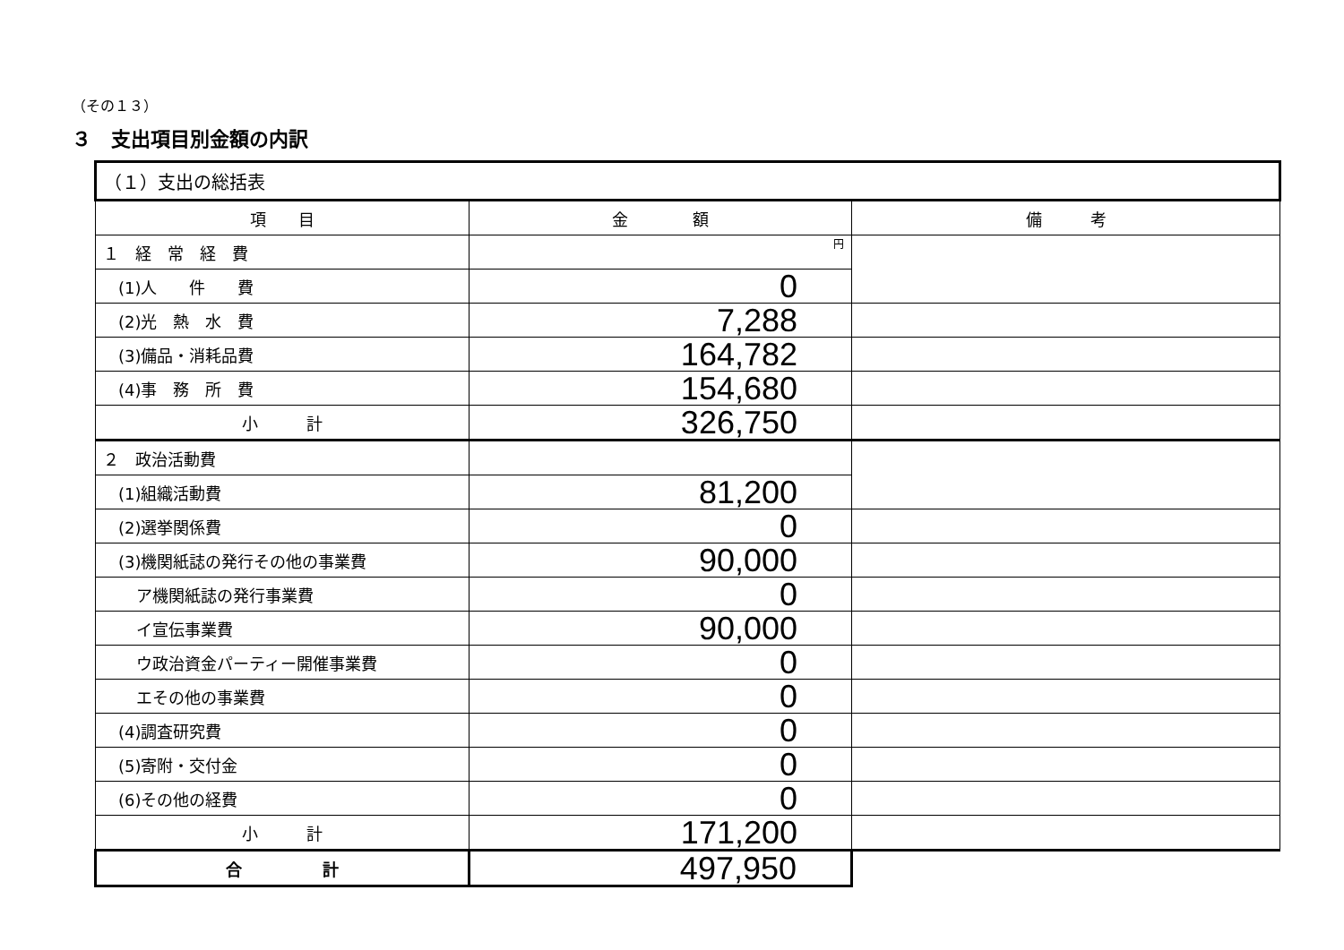（その１３）
３　支出項目別金額の内訳
| （１）支出の総括表 | | |
| --- | --- | --- |
| 項 目 | 金 額 | 備 考 |
| １ 経 常 経 費 | 円 | |
| (1)人 件 費 | 0 | |
| (2)光 熱 水 費 | 7,288 | |
| (3)備品・消耗品費 | 164,782 | |
| (4)事 務 所 費 | 154,680 | |
| 小 計 | 326,750 | |
| ２ 政治活動費 | | |
| (1)組織活動費 | 81,200 | |
| (2)選挙関係費 | 0 | |
| (3)機関紙誌の発行その他の事業費 | 90,000 | |
| ア機関紙誌の発行事業費 | 0 | |
| イ宣伝事業費 | 90,000 | |
| ウ政治資金パーティー開催事業費 | 0 | |
| エその他の事業費 | 0 | |
| (4)調査研究費 | 0 | |
| (5)寄附・交付金 | 0 | |
| (6)その他の経費 | 0 | |
| 小 計 | 171,200 | |
| 合 計 | 497,950 | |